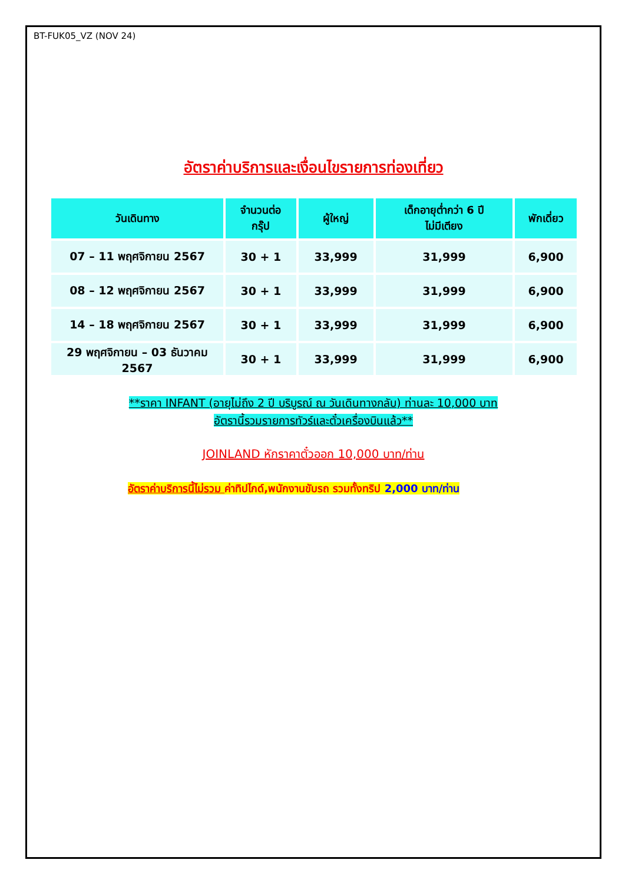BT-FUK05_VZ (NOV 24)
อัตราค่าบริการและเงื่อนไขรายการท่องเที่ยว
| วันเดินทาง | จำนวนต่อ กรุ๊ป | ผู้ใหญ่ | เด็กอายุต่ำกว่า 6 ปี ไม่มีเตียง | พักเดี่ยว |
| --- | --- | --- | --- | --- |
| 07 – 11 พฤศจิกายน 2567 | 30 + 1 | 33,999 | 31,999 | 6,900 |
| 08 – 12 พฤศจิกายน 2567 | 30 + 1 | 33,999 | 31,999 | 6,900 |
| 14 – 18 พฤศจิกายน 2567 | 30 + 1 | 33,999 | 31,999 | 6,900 |
| 29 พฤศจิกายน – 03 ธันวาคม 2567 | 30 + 1 | 33,999 | 31,999 | 6,900 |
**ราคา INFANT (อายุไม่ถึง 2 ปี บริบูรณ์ ณ วันเดินทางกลับ) ท่านละ 10,000 บาท
อัตรานี้รวมรายการทัวร์และตั๋วเครื่องบินแล้ว**
JOINLAND หักราคาตั๋วออก 10,000 บาท/ท่าน
อัตราค่าบริการนี้ไม่รวม ค่าทิปไกด์,พนักงานขับรถ รวมทั้งทริป 2,000 บาท/ท่าน